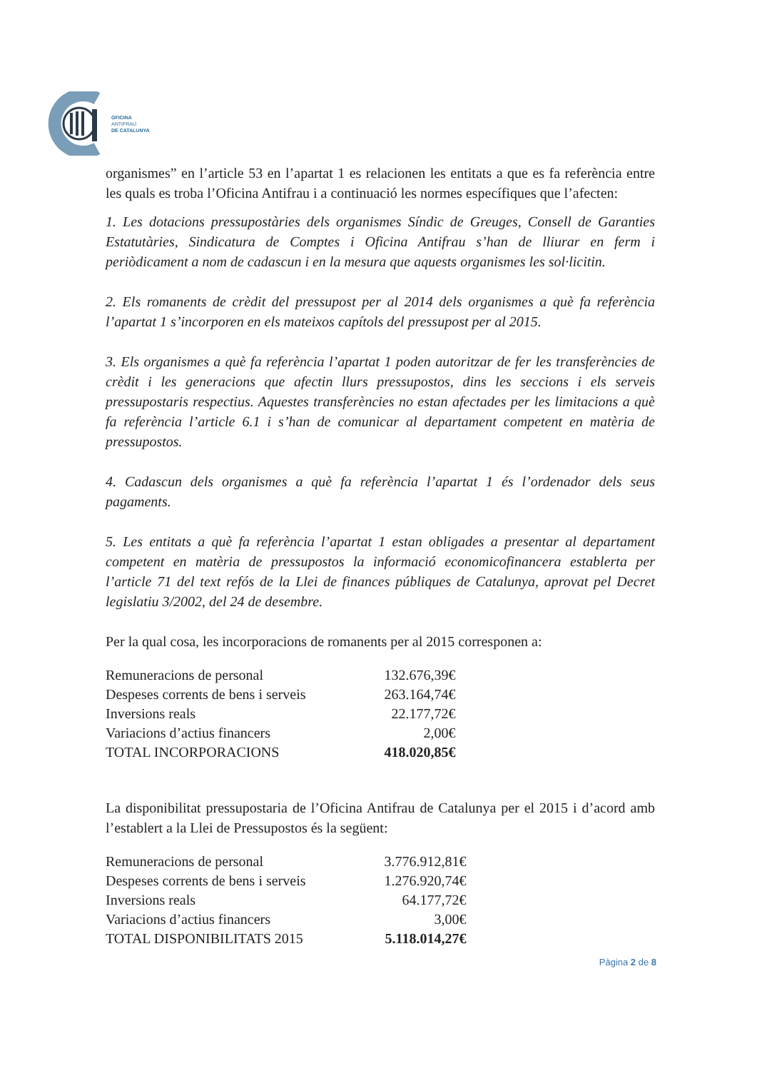OFICINA
ANTIFRAU
DE CATALUNYA
organismes” en l’article 53 en l’apartat 1 es relacionen les entitats a que es fa referència entre les quals es troba l’Oficina Antifrau i a continuació les normes específiques que l’afecten:
1. Les dotacions pressupostàries dels organismes Síndic de Greuges, Consell de Garanties Estatutàries, Sindicatura de Comptes i Oficina Antifrau s’han de lliurar en ferm i periòdicament a nom de cadascun i en la mesura que aquests organismes les sol·licitin.
2. Els romanents de crèdit del pressupost per al 2014 dels organismes a què fa referència l’apartat 1 s’incorporen en els mateixos capítols del pressupost per al 2015.
3. Els organismes a què fa referència l’apartat 1 poden autoritzar de fer les transferències de crèdit i les generacions que afectin llurs pressupostos, dins les seccions i els serveis pressupostaris respectius. Aquestes transferències no estan afectades per les limitacions a què fa referència l’article 6.1 i s’han de comunicar al departament competent en matèria de pressupostos.
4. Cadascun dels organismes a què fa referència l’apartat 1 és l’ordenador dels seus pagaments.
5. Les entitats a què fa referència l’apartat 1 estan obligades a presentar al departament competent en matèria de pressupostos la informació economicofinancera establerta per l’article 71 del text refós de la Llei de finances públiques de Catalunya, aprovat pel Decret legislatiu 3/2002, del 24 de desembre.
Per la qual cosa, les incorporacions de romanents per al 2015 corresponen a:
| Remuneracions de personal | 132.676,39€ |
| Despeses corrents de bens i serveis | 263.164,74€ |
| Inversions reals | 22.177,72€ |
| Variacions d’actius financers | 2,00€ |
| TOTAL INCORPORACIONS | 418.020,85€ |
La disponibilitat pressupostaria de l’Oficina Antifrau de Catalunya per el 2015 i d’acord amb l’establert a la Llei de Pressupostos és la següent:
| Remuneracions de personal | 3.776.912,81€ |
| Despeses corrents de bens i serveis | 1.276.920,74€ |
| Inversions reals | 64.177,72€ |
| Variacions d’actius financers | 3,00€ |
| TOTAL DISPONIBILITATS 2015 | 5.118.014,27€ |
Pàgina 2 de 8